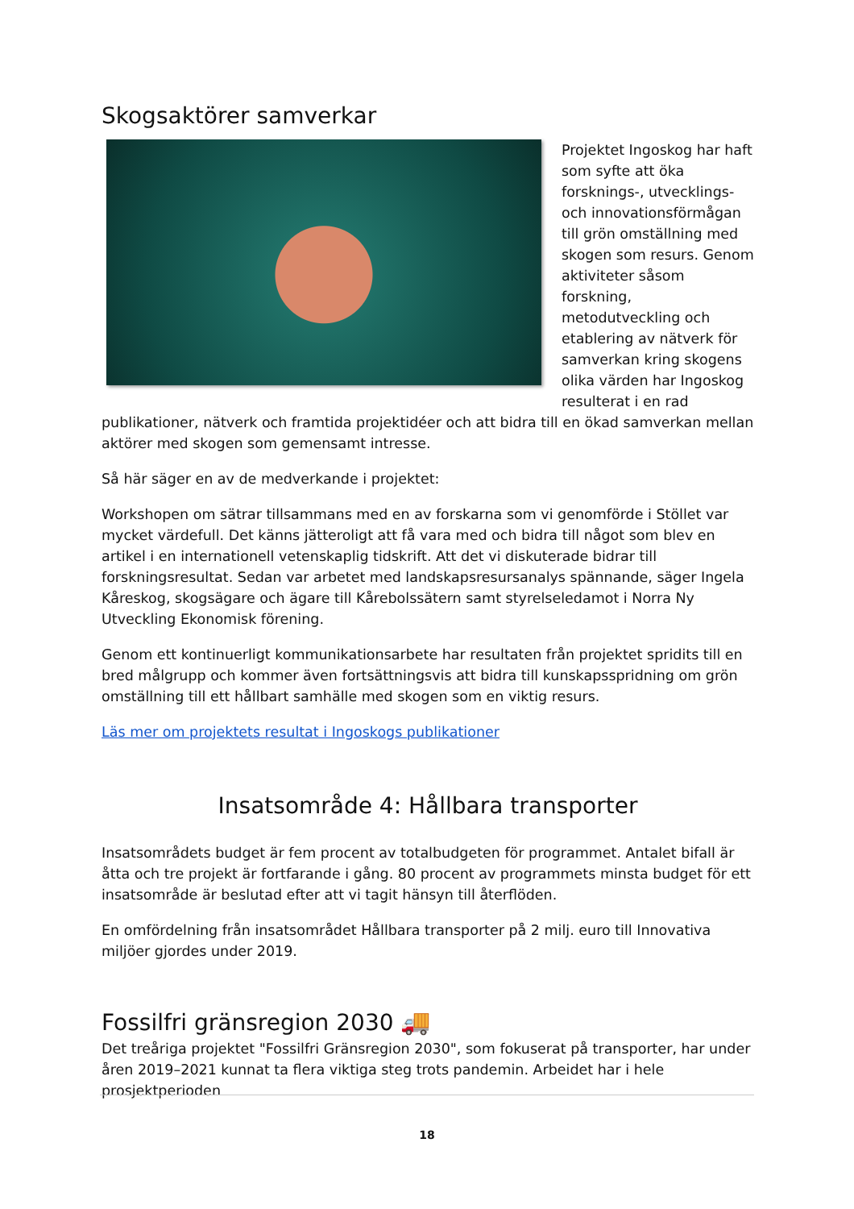Skogsaktörer samverkar
Projektet Ingoskog har haft som syfte att öka forsknings-, utvecklings- och innovationsförmågan till grön omställning med skogen som resurs. Genom aktiviteter såsom forskning, metodutveckling och etablering av nätverk för samverkan kring skogens olika värden har Ingoskog resulterat i en rad publikationer, nätverk och framtida projektidéer och att bidra till en ökad samverkan mellan aktörer med skogen som gemensamt intresse.
Så här säger en av de medverkande i projektet:
Workshopen om sätrar tillsammans med en av forskarna som vi genomförde i Stöllet var mycket värdefull. Det känns jätteroligt att få vara med och bidra till något som blev en artikel i en internationell vetenskaplig tidskrift. Att det vi diskuterade bidrar till forskningsresultat. Sedan var arbetet med landskapsresursanalys spännande, säger Ingela Kåreskog, skogsägare och ägare till Kårebolssätern samt styrelseledamot i Norra Ny Utveckling Ekonomisk förening.
Genom ett kontinuerligt kommunikationsarbete har resultaten från projektet spridits till en bred målgrupp och kommer även fortsättningsvis att bidra till kunskapsspridning om grön omställning till ett hållbart samhälle med skogen som en viktig resurs.
Läs mer om projektets resultat i Ingoskogs publikationer
Insatsområde 4: Hållbara transporter
Insatsområdets budget är fem procent av totalbudgeten för programmet. Antalet bifall är åtta och tre projekt är fortfarande i gång. 80 procent av programmets minsta budget för ett insatsområde är beslutad efter att vi tagit hänsyn till återflöden.
En omfördelning från insatsområdet Hållbara transporter på 2 milj. euro till Innovativa miljöer gjordes under 2019.
Fossilfri gränsregion 2030 🚚
Det treåriga projektet "Fossilfri Gränsregion 2030", som fokuserat på transporter, har under åren 2019–2021 kunnat ta flera viktiga steg trots pandemin. Arbeidet har i hele prosjektperioden
18